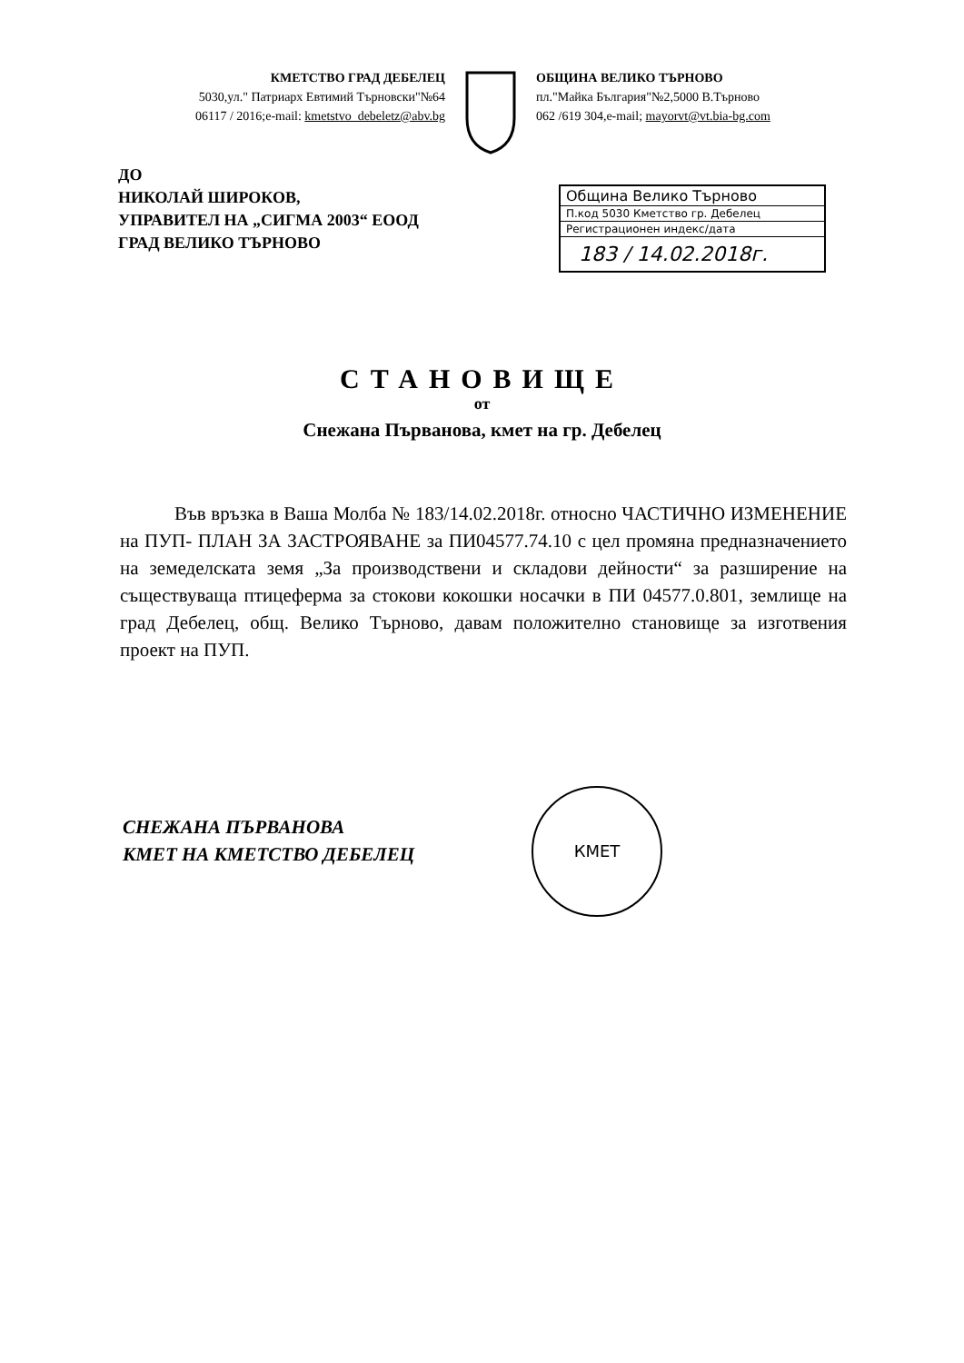КМЕТСТВО ГРАД ДЕБЕЛЕЦ
5030,ул." Патриарх Евтимий Търновски"№64
06117 / 2016;e-mail: kmetstvo_debeletz@abv.bg
ОБЩИНА ВЕЛИКО ТЪРНОВО
пл."Майка България"№2,5000 В.Търново
062 /619 304,e-mail; mayorvt@vt.bia-bg.com
ДО
НИКОЛАЙ ШИРОКОВ,
УПРАВИТЕЛ НА „СИГМА 2003“ ЕООД
ГРАД ВЕЛИКО ТЪРНОВО
Община Велико Търново
П.код 5030 Кметство гр. Дебелец
Регистрационен индекс/дата
183 / 14.02.2018г.
СТАНОВИЩЕ
от
Снежана Първанова, кмет на гр. Дебелец
Във връзка в Ваша Молба № 183/14.02.2018г. относно ЧАСТИЧНО ИЗМЕНЕНИЕ на ПУП- ПЛАН ЗА ЗАСТРОЯВАНЕ за ПИ04577.74.10 с цел промяна предназначението на земеделската земя „За производствени и складови дейности“ за разширение на съществуваща птицеферма за стокови кокошки носачки в ПИ 04577.0.801, землище на град Дебелец, общ. Велико Търново, давам положително становище за изготвения проект на ПУП.
СНЕЖАНА ПЪРВАНОВА
КМЕТ НА КМЕТСТВО ДЕБЕЛЕЦ
КМЕТ